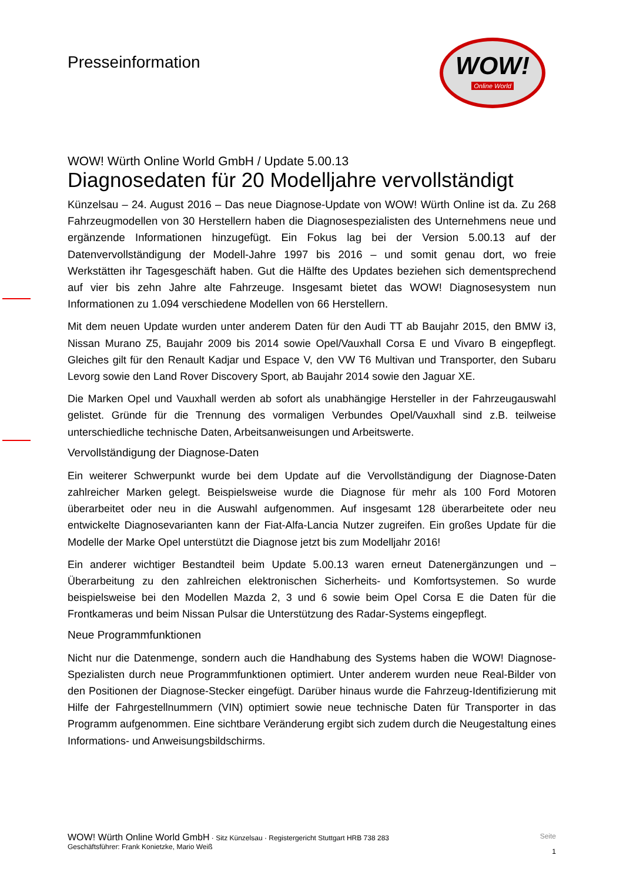Presseinformation
WOW!
Online World
WOW! Würth Online World GmbH / Update 5.00.13
Diagnosedaten für 20 Modelljahre vervollständigt
Künzelsau – 24. August 2016 – Das neue Diagnose-Update von WOW! Würth Online ist da. Zu 268 Fahrzeugmodellen von 30 Herstellern haben die Diagnosespezialisten des Unternehmens neue und ergänzende Informationen hinzugefügt. Ein Fokus lag bei der Version 5.00.13 auf der Datenvervollständigung der Modell-Jahre 1997 bis 2016 – und somit genau dort, wo freie Werkstätten ihr Tagesgeschäft haben. Gut die Hälfte des Updates beziehen sich dementsprechend auf vier bis zehn Jahre alte Fahrzeuge. Insgesamt bietet das WOW! Diagnosesystem nun Informationen zu 1.094 verschiedene Modellen von 66 Herstellern.
Mit dem neuen Update wurden unter anderem Daten für den Audi TT ab Baujahr 2015, den BMW i3, Nissan Murano Z5, Baujahr 2009 bis 2014 sowie Opel/Vauxhall Corsa E und Vivaro B eingepflegt. Gleiches gilt für den Renault Kadjar und Espace V, den VW T6 Multivan und Transporter, den Subaru Levorg sowie den Land Rover Discovery Sport, ab Baujahr 2014 sowie den Jaguar XE.
Die Marken Opel und Vauxhall werden ab sofort als unabhängige Hersteller in der Fahrzeugauswahl gelistet. Gründe für die Trennung des vormaligen Verbundes Opel/Vauxhall sind z.B. teilweise unterschiedliche technische Daten, Arbeitsanweisungen und Arbeitswerte.
Vervollständigung der Diagnose-Daten
Ein weiterer Schwerpunkt wurde bei dem Update auf die Vervollständigung der Diagnose-Daten zahlreicher Marken gelegt. Beispielsweise wurde die Diagnose für mehr als 100 Ford Motoren überarbeitet oder neu in die Auswahl aufgenommen. Auf insgesamt 128 überarbeitete oder neu entwickelte Diagnosevarianten kann der Fiat-Alfa-Lancia Nutzer zugreifen. Ein großes Update für die Modelle der Marke Opel unterstützt die Diagnose jetzt bis zum Modelljahr 2016!
Ein anderer wichtiger Bestandteil beim Update 5.00.13 waren erneut Datenergänzungen und –Überarbeitung zu den zahlreichen elektronischen Sicherheits- und Komfortsystemen. So wurde beispielsweise bei den Modellen Mazda 2, 3 und 6 sowie beim Opel Corsa E die Daten für die Frontkameras und beim Nissan Pulsar die Unterstützung des Radar-Systems eingepflegt.
Neue Programmfunktionen
Nicht nur die Datenmenge, sondern auch die Handhabung des Systems haben die WOW! Diagnose-Spezialisten durch neue Programmfunktionen optimiert. Unter anderem wurden neue Real-Bilder von den Positionen der Diagnose-Stecker eingefügt. Darüber hinaus wurde die Fahrzeug-Identifizierung mit Hilfe der Fahrgestellnummern (VIN) optimiert sowie neue technische Daten für Transporter in das Programm aufgenommen. Eine sichtbare Veränderung ergibt sich zudem durch die Neugestaltung eines Informations- und Anweisungsbildschirms.
WOW! Würth Online World GmbH · Sitz Künzelsau · Registergericht Stuttgart HRB 738 283
Geschäftsführer: Frank Konietzke, Mario Weiß
Seite
1